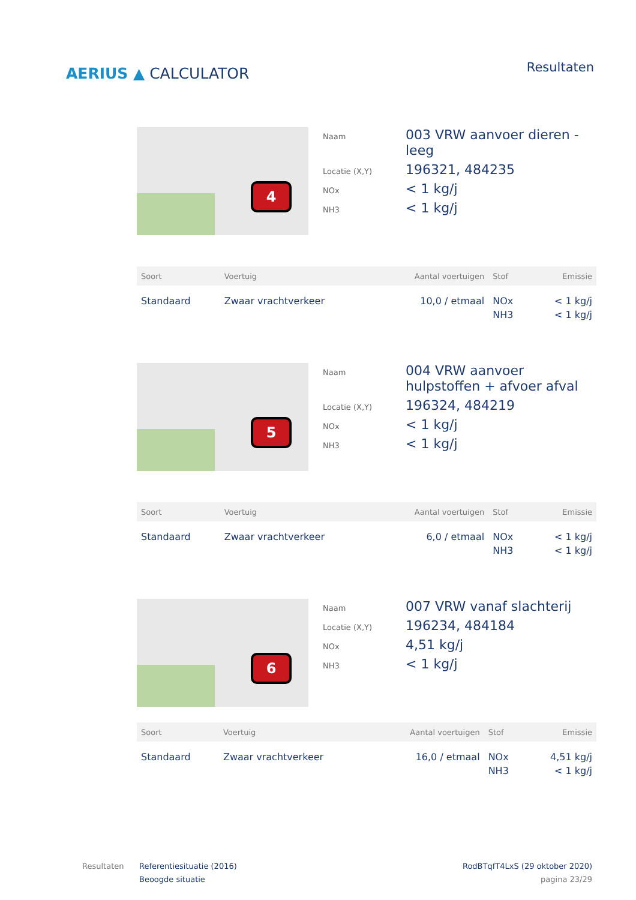AERIUS ▲ CALCULATOR
Resultaten
4
| Naam | 003 VRW aanvoer dieren - leeg |
| Locatie (X,Y) | 196321, 484235 |
| NOx | < 1 kg/j |
| NH3 | < 1 kg/j |
| Soort | Voertuig | Aantal voertuigen | Stof | Emissie |
| --- | --- | --- | --- | --- |
| Standaard | Zwaar vrachtverkeer | 10,0 / etmaal | NOx NH3 | < 1 kg/j < 1 kg/j |
5
| Naam | 004 VRW aanvoer hulpstoffen + afvoer afval |
| Locatie (X,Y) | 196324, 484219 |
| NOx | < 1 kg/j |
| NH3 | < 1 kg/j |
| Soort | Voertuig | Aantal voertuigen | Stof | Emissie |
| --- | --- | --- | --- | --- |
| Standaard | Zwaar vrachtverkeer | 6,0 / etmaal | NOx NH3 | < 1 kg/j < 1 kg/j |
6
| Naam | 007 VRW vanaf slachterij |
| Locatie (X,Y) | 196234, 484184 |
| NOx | 4,51 kg/j |
| NH3 | < 1 kg/j |
| Soort | Voertuig | Aantal voertuigen | Stof | Emissie |
| --- | --- | --- | --- | --- |
| Standaard | Zwaar vrachtverkeer | 16,0 / etmaal | NOx NH3 | 4,51 kg/j < 1 kg/j |
Resultaten Referentiesituatie (2016)
Beoogde situatie
RodBTqfT4LxS (29 oktober 2020)
pagina 23/29